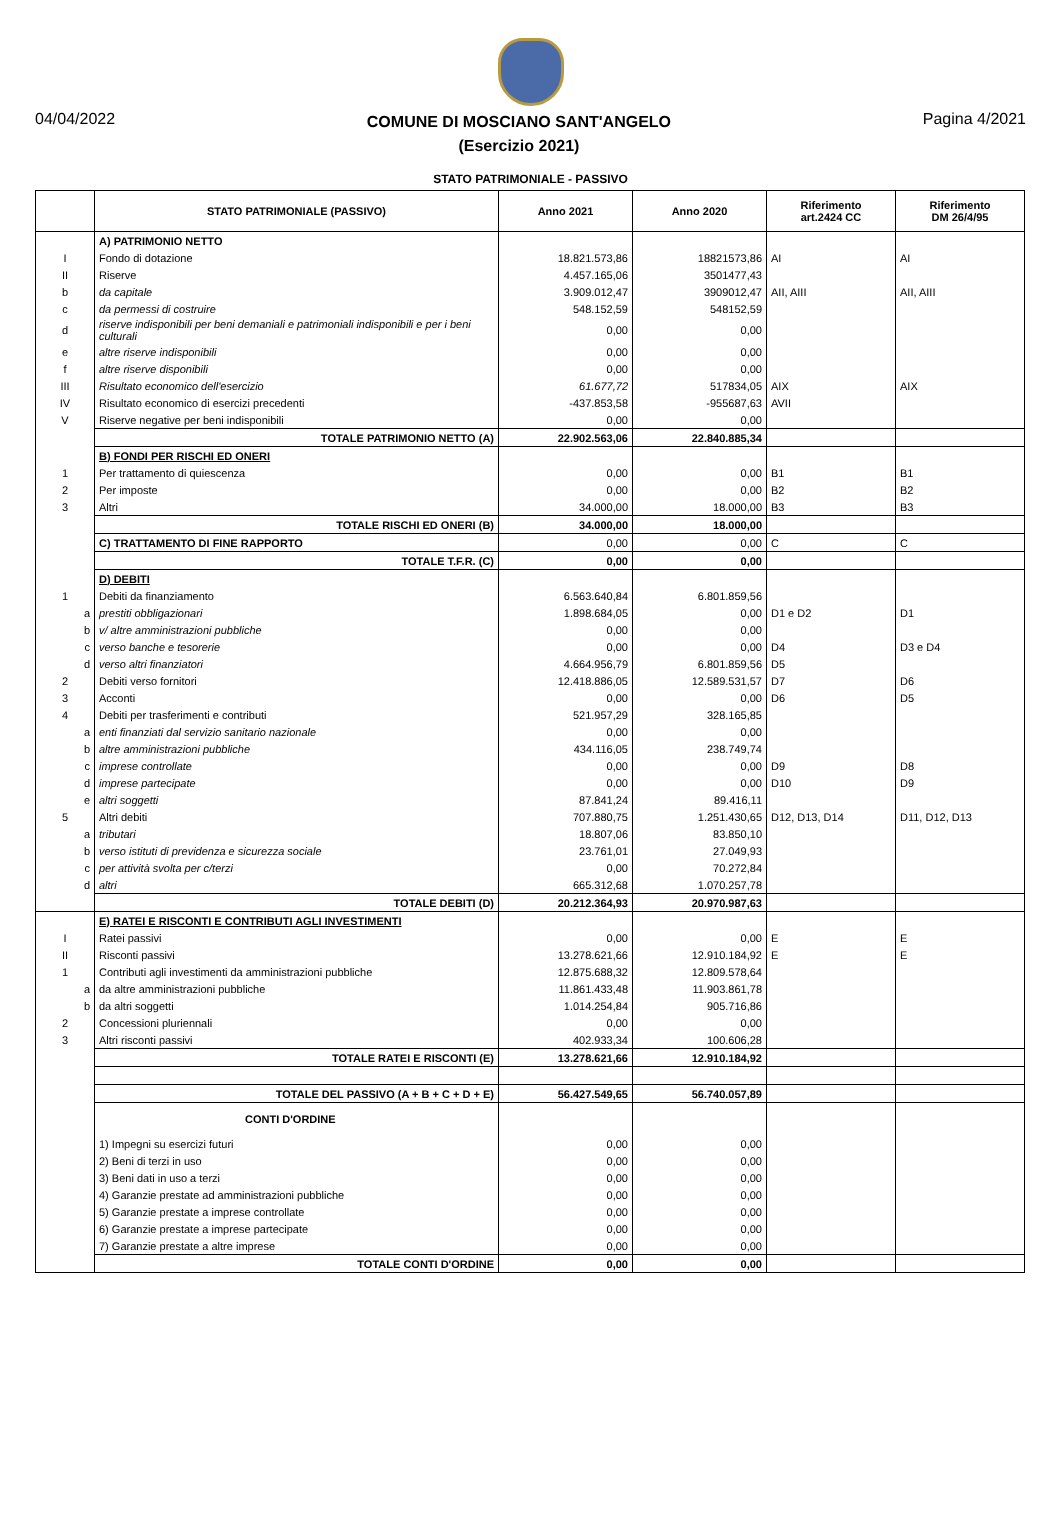04/04/2022
COMUNE DI MOSCIANO SANT'ANGELO
(Esercizio 2021)
Pagina 4/2021
STATO PATRIMONIALE - PASSIVO
| | STATO PATRIMONIALE (PASSIVO) | Anno 2021 | Anno 2020 | Riferimento art.2424 CC | Riferimento DM 26/4/95 |
| --- | --- | --- | --- | --- | --- |
| | A) PATRIMONIO NETTO | | | | |
| I | Fondo di dotazione | 18.821.573,86 | 18821573,86 | AI | AI |
| II | Riserve | 4.457.165,06 | 3501477,43 | | |
| b | da capitale | 3.909.012,47 | 3909012,47 | AII, AIII | AII, AIII |
| c | da permessi di costruire | 548.152,59 | 548152,59 | | |
| d | riserve indisponibili per beni demaniali e patrimoniali indisponibili e per i beni culturali | 0,00 | 0,00 | | |
| e | altre riserve indisponibili | 0,00 | 0,00 | | |
| f | altre riserve disponibili | 0,00 | 0,00 | | |
| III | Risultato economico dell'esercizio | 61.677,72 | 517834,05 | AIX | AIX |
| IV | Risultato economico di esercizi precedenti | -437.853,58 | -955687,63 | AVII | |
| V | Riserve negative per beni indisponibili | 0,00 | 0,00 | | |
| | TOTALE PATRIMONIO NETTO (A) | 22.902.563,06 | 22.840.885,34 | | |
| | B) FONDI PER RISCHI ED ONERI | | | | |
| 1 | Per trattamento di quiescenza | 0,00 | 0,00 | B1 | B1 |
| 2 | Per imposte | 0,00 | 0,00 | B2 | B2 |
| 3 | Altri | 34.000,00 | 18.000,00 | B3 | B3 |
| | TOTALE RISCHI ED ONERI (B) | 34.000,00 | 18.000,00 | | |
| | C) TRATTAMENTO DI FINE RAPPORTO | 0,00 | 0,00 | C | C |
| | TOTALE T.F.R. (C) | 0,00 | 0,00 | | |
| | D) DEBITI | | | | |
| 1 | Debiti da finanziamento | 6.563.640,84 | 6.801.859,56 | | |
| a | prestiti obbligazionari | 1.898.684,05 | 0,00 | D1 e D2 | D1 |
| b | v/ altre amministrazioni pubbliche | 0,00 | 0,00 | | |
| c | verso banche e tesorerie | 0,00 | 0,00 | D4 | D3 e D4 |
| d | verso altri finanziatori | 4.664.956,79 | 6.801.859,56 | D5 | |
| 2 | Debiti verso fornitori | 12.418.886,05 | 12.589.531,57 | D7 | D6 |
| 3 | Acconti | 0,00 | 0,00 | D6 | D5 |
| 4 | Debiti per trasferimenti e contributi | 521.957,29 | 328.165,85 | | |
| a | enti finanziati dal servizio sanitario nazionale | 0,00 | 0,00 | | |
| b | altre amministrazioni pubbliche | 434.116,05 | 238.749,74 | | |
| c | imprese controllate | 0,00 | 0,00 | D9 | D8 |
| d | imprese partecipate | 0,00 | 0,00 | D10 | D9 |
| e | altri soggetti | 87.841,24 | 89.416,11 | | |
| 5 | Altri debiti | 707.880,75 | 1.251.430,65 | D12, D13, D14 | D11, D12, D13 |
| a | tributari | 18.807,06 | 83.850,10 | | |
| b | verso istituti di previdenza e sicurezza sociale | 23.761,01 | 27.049,93 | | |
| c | per attività svolta per c/terzi | 0,00 | 70.272,84 | | |
| d | altri | 665.312,68 | 1.070.257,78 | | |
| | TOTALE DEBITI (D) | 20.212.364,93 | 20.970.987,63 | | |
| | E) RATEI E RISCONTI E CONTRIBUTI AGLI INVESTIMENTI | | | | |
| I | Ratei passivi | 0,00 | 0,00 | E | E |
| II | Risconti passivi | 13.278.621,66 | 12.910.184,92 | E | E |
| 1 | Contributi agli investimenti da amministrazioni pubbliche | 12.875.688,32 | 12.809.578,64 | | |
| a | da altre amministrazioni pubbliche | 11.861.433,48 | 11.903.861,78 | | |
| b | da altri soggetti | 1.014.254,84 | 905.716,86 | | |
| 2 | Concessioni pluriennali | 0,00 | 0,00 | | |
| 3 | Altri risconti passivi | 402.933,34 | 100.606,28 | | |
| | TOTALE RATEI E RISCONTI (E) | 13.278.621,66 | 12.910.184,92 | | |
| | TOTALE DEL PASSIVO (A + B + C + D + E) | 56.427.549,65 | 56.740.057,89 | | |
| | CONTI D'ORDINE | | | | |
| | 1) Impegni su esercizi futuri | 0,00 | 0,00 | | |
| | 2) Beni di terzi in uso | 0,00 | 0,00 | | |
| | 3) Beni dati in uso a terzi | 0,00 | 0,00 | | |
| | 4) Garanzie prestate ad amministrazioni pubbliche | 0,00 | 0,00 | | |
| | 5) Garanzie prestate a imprese controllate | 0,00 | 0,00 | | |
| | 6) Garanzie prestate a imprese partecipate | 0,00 | 0,00 | | |
| | 7) Garanzie prestate a altre imprese | 0,00 | 0,00 | | |
| | TOTALE CONTI D'ORDINE | 0,00 | 0,00 | | |